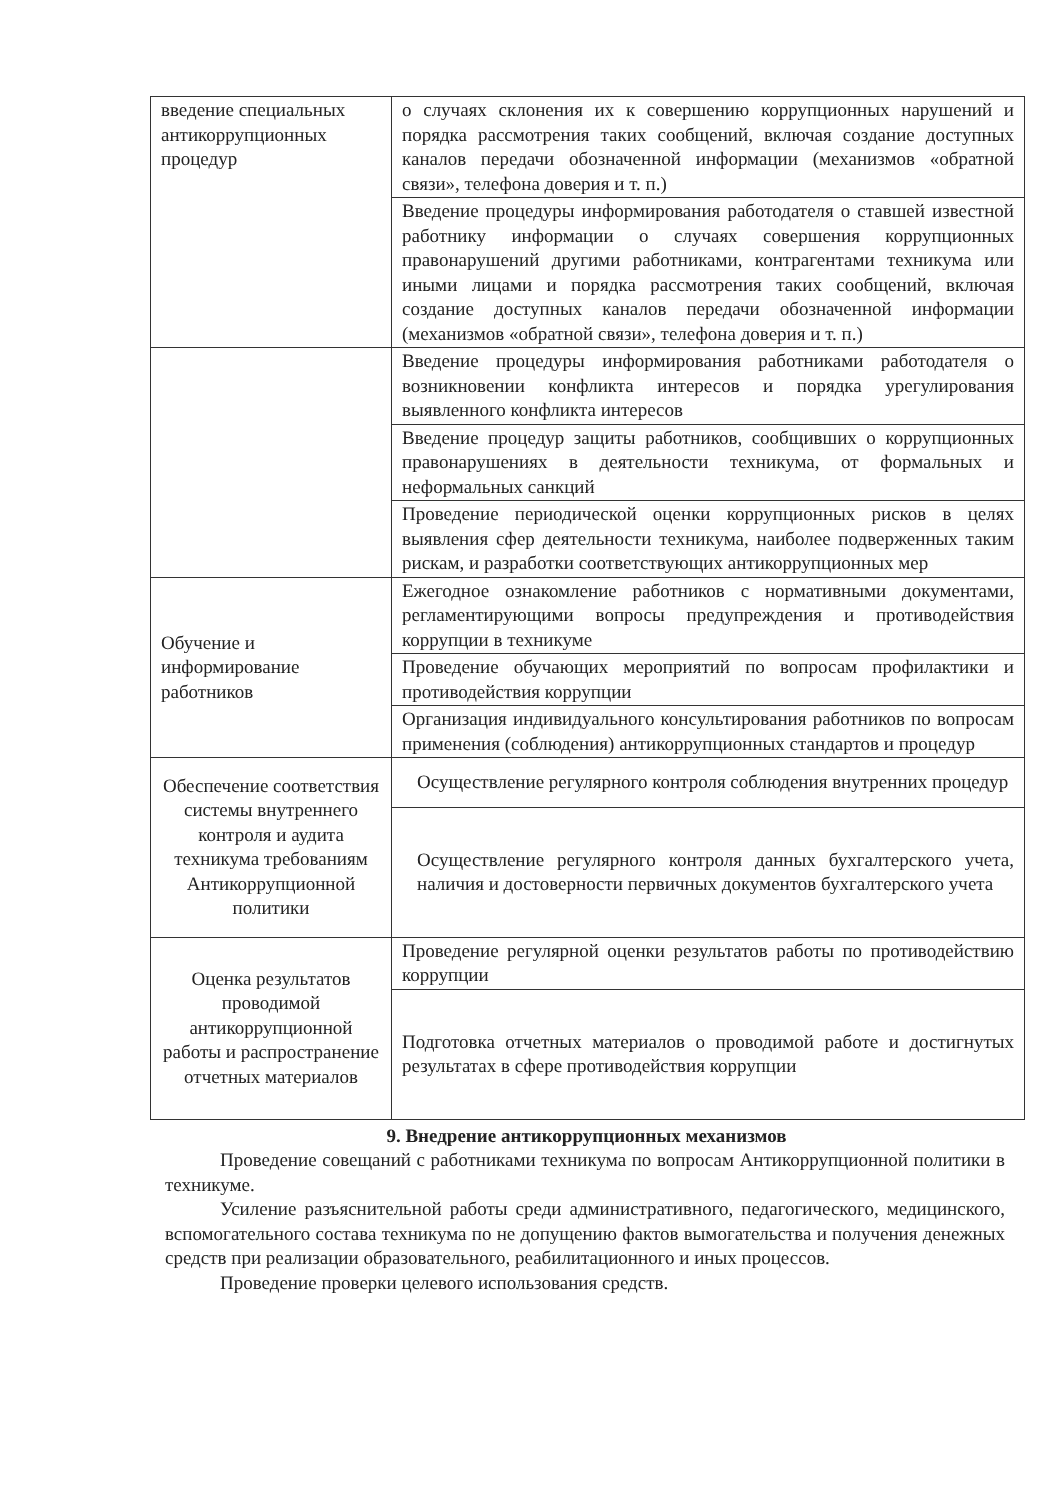| введение специальных антикоррупционных процедур | о случаях склонения их к совершению коррупционных нарушений и порядка рассмотрения таких сообщений, включая создание доступных каналов передачи обозначенной информации (механизмов «обратной связи», телефона доверия и т. п.) |
| | Введение процедуры информирования работодателя о ставшей известной работнику информации о случаях совершения коррупционных правонарушений другими работниками, контрагентами техникума или иными лицами и порядка рассмотрения таких сообщений, включая создание доступных каналов передачи обозначенной информации (механизмов «обратной связи», телефона доверия и т. п.) |
| | Введение процедуры информирования работниками работодателя о возникновении конфликта интересов и порядка урегулирования выявленного конфликта интересов |
| | Введение процедур защиты работников, сообщивших о коррупционных правонарушениях в деятельности техникума, от формальных и неформальных санкций |
| | Проведение периодической оценки коррупционных рисков в целях выявления сфер деятельности техникума, наиболее подверженных таким рискам, и разработки соответствующих антикоррупционных мер |
| Обучение и информирование работников | Ежегодное ознакомление работников с нормативными документами, регламентирующими вопросы предупреждения и противодействия коррупции в техникуме |
| | Проведение обучающих мероприятий по вопросам профилактики и противодействия коррупции |
| | Организация индивидуального консультирования работников по вопросам применения (соблюдения) антикоррупционных стандартов и процедур |
| Обеспечение соответствия системы внутреннего контроля и аудита техникума требованиям Антикоррупционной политики | Осуществление регулярного контроля соблюдения внутренних процедур |
| | Осуществление регулярного контроля данных бухгалтерского учета, наличия и достоверности первичных документов бухгалтерского учета |
| Оценка результатов проводимой антикоррупционной работы и распространение отчетных материалов | Проведение регулярной оценки результатов работы по противодействию коррупции |
| | Подготовка отчетных материалов о проводимой работе и достигнутых результатах в сфере противодействия коррупции |
9. Внедрение антикоррупционных механизмов
Проведение совещаний с работниками техникума по вопросам Антикоррупционной политики в техникуме.
Усиление разъяснительной работы среди административного, педагогического, медицинского, вспомогательного состава техникума по не допущению фактов вымогательства и получения денежных средств при реализации образовательного, реабилитационного и иных процессов.
Проведение проверки целевого использования средств.